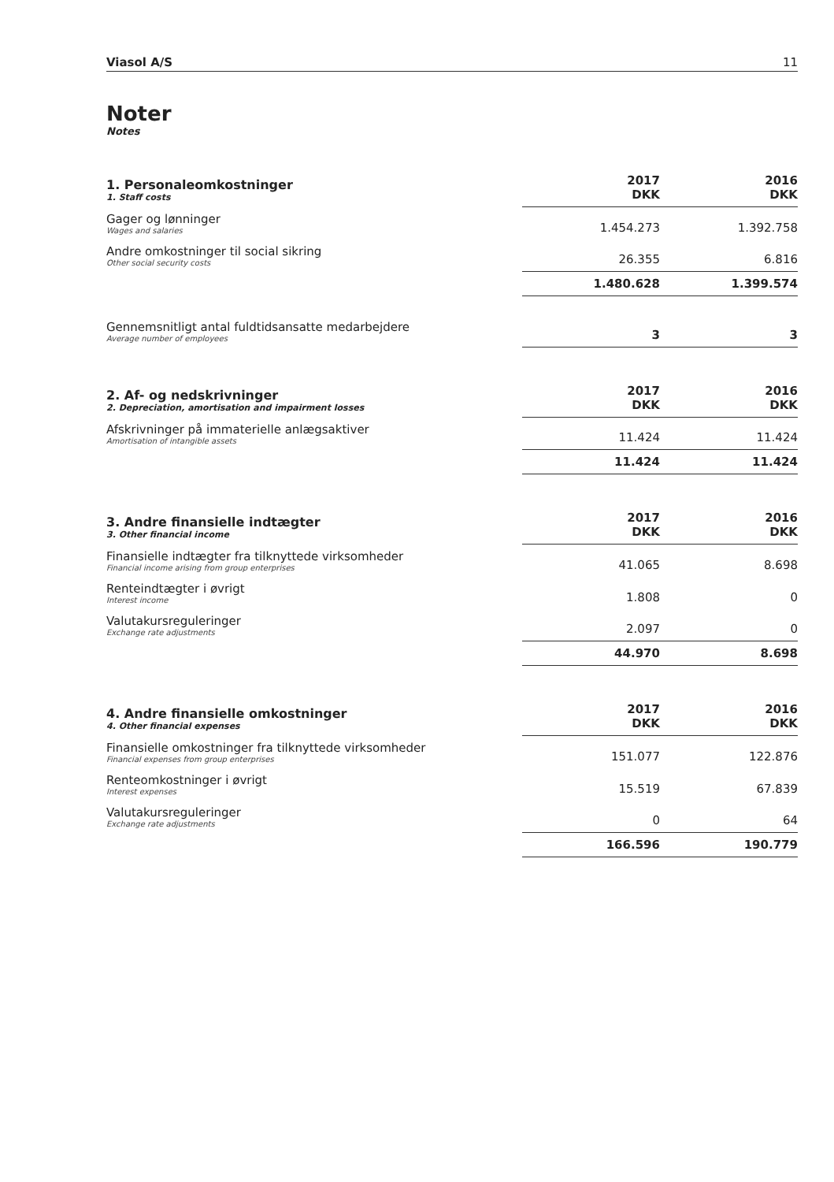Viasol A/S 11
Noter
Notes
| 1. Personaleomkostninger 1. Staff costs | 2017 DKK | 2016 DKK |
| --- | --- | --- |
| Gager og lønninger Wages and salaries | 1.454.273 | 1.392.758 |
| Andre omkostninger til social sikring Other social security costs | 26.355 | 6.816 |
| | 1.480.628 | 1.399.574 |
| Gennemsnitligt antal fuldtidsansatte medarbejdere Average number of employees | 3 | 3 |
| 2. Af- og nedskrivninger 2. Depreciation, amortisation and impairment losses | 2017 DKK | 2016 DKK |
| --- | --- | --- |
| Afskrivninger på immaterielle anlægsaktiver Amortisation of intangible assets | 11.424 | 11.424 |
| | 11.424 | 11.424 |
| 3. Andre finansielle indtægter 3. Other financial income | 2017 DKK | 2016 DKK |
| --- | --- | --- |
| Finansielle indtægter fra tilknyttede virksomheder Financial income arising from group enterprises | 41.065 | 8.698 |
| Renteindtægter i øvrigt Interest income | 1.808 | 0 |
| Valutakursreguleringer Exchange rate adjustments | 2.097 | 0 |
| | 44.970 | 8.698 |
| 4. Andre finansielle omkostninger 4. Other financial expenses | 2017 DKK | 2016 DKK |
| --- | --- | --- |
| Finansielle omkostninger fra tilknyttede virksomheder Financial expenses from group enterprises | 151.077 | 122.876 |
| Renteomkostninger i øvrigt Interest expenses | 15.519 | 67.839 |
| Valutakursreguleringer Exchange rate adjustments | 0 | 64 |
| | 166.596 | 190.779 |